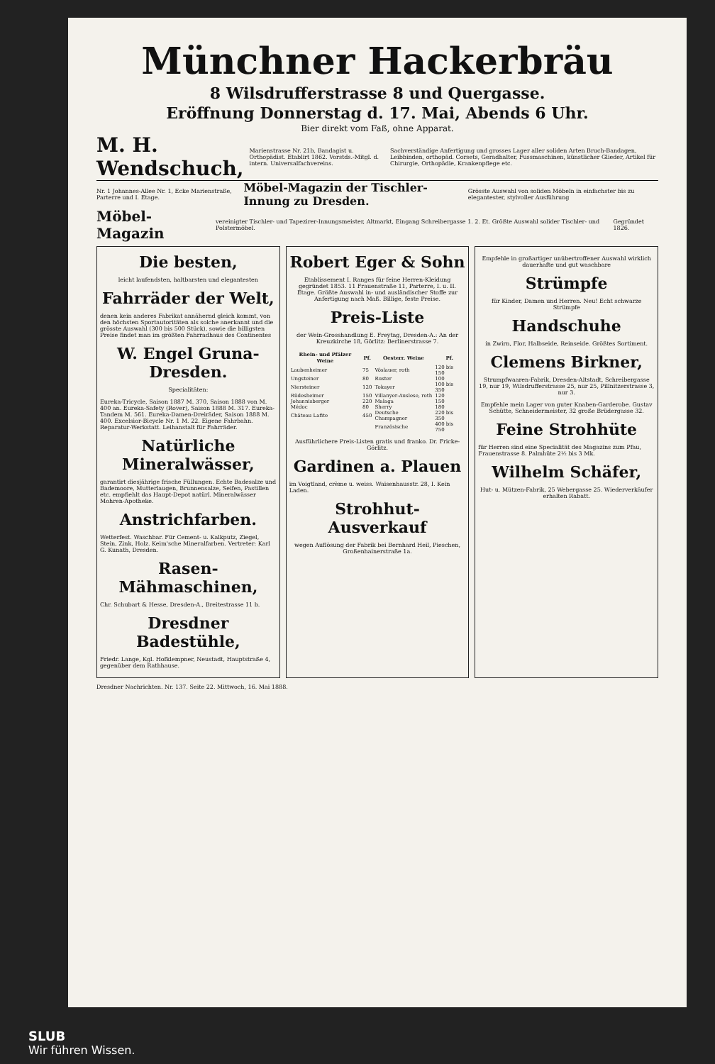Münchner Hackerbräu
8 Wilsdrufferstrasse 8 und Quergasse.
Eröffnung Donnerstag d. 17. Mai, Abends 6 Uhr.
Bier direkt vom Faß, ohne Apparat.
M. H. Wendschuch, Marienstrasse Nr. 21b, Bandagist u. Orthopädist. Etablirt 1862. Vorstds.-Mitgl. d. intern. Universalfachvereins. Sachverständige Anfertigung und grosses Lager aller soliden Arten Bruch-Bandagen, Leibbinden, orthopäd. Corsets, Geradhalter, Fussmaschinen, künstlicher Glieder, Artikel für Chirurgie, Orthopädie, Krankenpflege etc.
Nr. 1 Johannes-Allee Nr. 1, Ecke Marienstraße, Parterre und I. Etage. Möbel-Magazin der Tischler-Innung zu Dresden. Grösste Auswahl von soliden Möbeln in einfachster bis zu elegantester, stylvoller Ausführung
Möbel-Magazin vereinigter Tischler- und Tapezirer-Innungsmeister, Altmarkt, Eingang Schreibergasse 1. 2. Et. Größte Auswahl solider Tischler- und Polstermöbel. Gegründet 1826.
Die besten,
leicht laufendsten, haltbarsten und elegantesten
Fahrräder der Welt,
denen kein anderes Fabrikat annähernd gleich kommt, von den höchsten Sportautoritäten als solche anerkannt und die grösste Auswahl (300 bis 500 Stück), sowie die billigsten Preise findet man im größten Fahrradhaus des Continentes
W. Engel Gruna-Dresden.
Specialitäten:
Eureka-Tricycle, Saison 1887 M. 370, Saison 1888 von M. 400 an. Eureka-Safety (Rover), Saison 1888 M. 317. Eureka-Tandem M. 561. Eureka-Damen-Dreiräder, Saison 1888 M. 400. Excelsior-Bicycle Nr. 1 M. 22. Eigene Fahrbahn. Reparatur-Werkstatt. Leihanstalt für Fahrräder.
Natürliche Mineralwässer,
garantirt diesjährige frische Füllungen. Echte Badesalze und Bademoore, Mutterlaugen, Brunnensalze, Seifen, Pastillen etc. empfiehlt das Haupt-Depot natürl. Mineralwässer Mohren-Apotheke.
Anstrichfarben.
Wetterfest. Waschbar. Für Cement- u. Kalkputz, Ziegel, Stein, Zink, Holz. Keim'sche Mineralfarben. Vertreter: Karl G. Kunath, Dresden.
Rasen-Mähmaschinen,
Chr. Schubart & Hesse, Dresden-A., Breitestrasse 11 b.
Dresdner Badestühle,
Friedr. Lange, Kgl. Hofklempner, Neustadt, Hauptstraße 4, gegenüber dem Rathhause.
Robert Eger & Sohn
Etablissement I. Ranges für feine Herren-Kleidung gegründet 1853. 11 Frauenstraße 11, Parterre, I. u. II. Etage. Größte Auswahl in- und ausländischer Stoffe zur Anfertigung nach Maß. Billige, feste Preise.
Preis-Liste
der Wein-Grosshandlung E. Freytag, Dresden-A.: An der Kreuzkirche 18, Görlitz: Berlinerstrasse 7.
| Rhein- und Pfälzer Weine | Pf. | Oesterr. Weine | Pf. |
| --- | --- | --- | --- |
| Laubenheimer | 75 | Vöslauer, roth | 120 bis 150 |
| Ungsteiner | 80 | Ruster | 100 |
| Niersteiner | 120 | Tokayer | 100 bis 350 |
| Rüdesheimer | 150 | Villanyer-Auslese, roth | 120 |
| Johannisberger | 220 | Malaga | 150 |
| Médoc | 80 | Sherry | 180 |
| Château Lafite | 450 | Deutsche Champagner | 220 bis 350 |
| | | Französische | 400 bis 750 |
Ausführlichere Preis-Listen gratis und franko. Dr. Fricke-Görlitz.
Gardinen a. Plauen
im Voigtland, crème u. weiss. Waisenhausstr. 28, I. Kein Laden.
Strohhut-Ausverkauf
wegen Auflösung der Fabrik bei Bernhard Heil, Pieschen, Großenhainerstraße 1a.
Empfehle in großartiger unübertroffener Auswahl wirklich dauerhafte und gut waschbare
Strümpfe
für Kinder, Damen und Herren. Neu! Echt schwarze Strümpfe
Handschuhe
in Zwirn, Flor, Halbseide, Reinseide. Größtes Sortiment.
Clemens Birkner,
Strumpfwaaren-Fabrik, Dresden-Altstadt, Schreibergasse 19, nur 19, Wilsdrufferstrasse 25, nur 25, Pillnitzerstrasse 3, nur 3.
Empfehle mein Lager von guter Knaben-Garderobe. Gustav Schütte, Schneidermeister, 32 große Brüdergasse 32.
Feine Strohhüte
für Herren sind eine Specialität des Magazins zum Pfau, Frauenstrasse 8. Palmhüte 2½ bis 3 Mk.
Wilhelm Schäfer,
Hut- u. Mützen-Fabrik, 25 Webergasse 25. Wiederverkäufer erhalten Rabatt.
Dresdner Nachrichten. Nr. 137. Seite 22. Mittwoch, 16. Mai 1888.
SLUB
Wir führen Wissen.